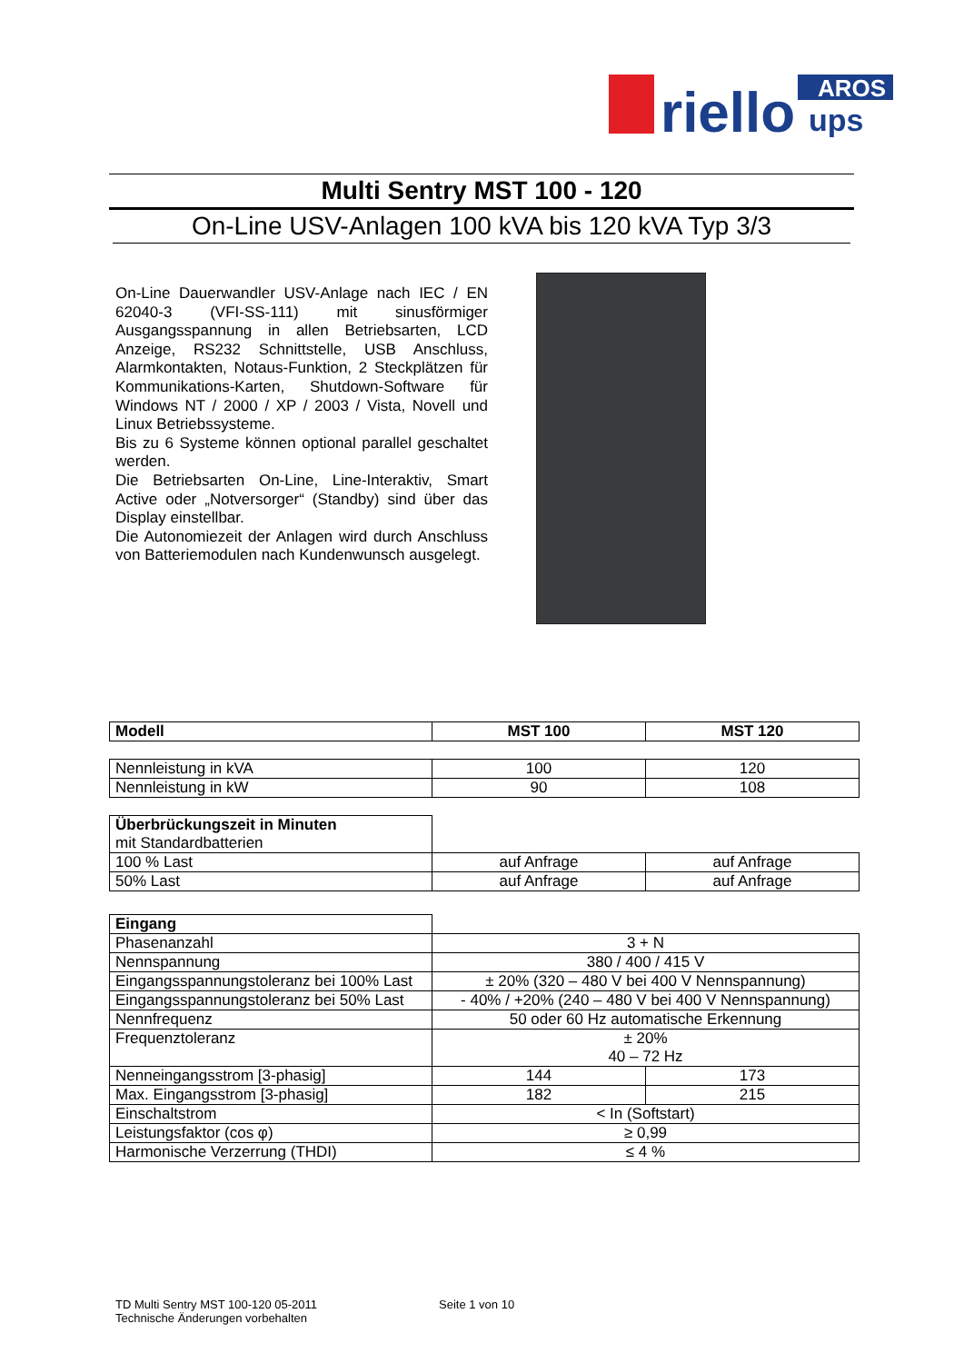riello
AROS
ups
Multi Sentry MST 100 - 120
On-Line USV-Anlagen 100 kVA bis 120 kVA Typ 3/3
On-Line Dauerwandler USV-Anlage nach IEC / EN 62040-3 (VFI-SS-111) mit sinusförmiger Ausgangsspannung in allen Betriebsarten, LCD Anzeige, RS232 Schnittstelle, USB Anschluss, Alarmkontakten, Notaus-Funktion, 2 Steckplätzen für Kommunikations-Karten, Shutdown-Software für Windows NT / 2000 / XP / 2003 / Vista, Novell und Linux Betriebssysteme.
Bis zu 6 Systeme können optional parallel geschaltet werden.
Die Betriebsarten On-Line, Line-Interaktiv, Smart Active oder „Notversorger“ (Standby) sind über das Display einstellbar.
Die Autonomiezeit der Anlagen wird durch Anschluss von Batteriemodulen nach Kundenwunsch ausgelegt.
| Modell | MST 100 | MST 120 |
| --- | --- | --- |
| Nennleistung in kVA | 100 | 120 |
| Nennleistung in kW | 90 | 108 |
| Überbrückungszeit in Minuten mit Standardbatterien | | |
| 100 % Last | auf Anfrage | auf Anfrage |
| 50% Last | auf Anfrage | auf Anfrage |
| Eingang | | |
| Phasenanzahl | 3 + N | |
| Nennspannung | 380 / 400 / 415 V | |
| Eingangsspannungstoleranz bei 100% Last | ± 20% (320 – 480 V bei 400 V Nennspannung) | |
| Eingangsspannungstoleranz bei 50% Last | - 40% / +20% (240 – 480 V bei 400 V Nennspannung) | |
| Nennfrequenz | 50 oder 60 Hz automatische Erkennung | |
| Frequenztoleranz | ± 20% 40 – 72 Hz | |
| Nenneingangsstrom [3-phasig] | 144 | 173 |
| Max. Eingangsstrom [3-phasig] | 182 | 215 |
| Einschaltstrom | < In (Softstart) | |
| Leistungsfaktor (cos φ) | ≥ 0,99 | |
| Harmonische Verzerrung (THDI) | ≤ 4 % | |
TD Multi Sentry MST 100-120 05-2011 Seite 1 von 10
Technische Änderungen vorbehalten